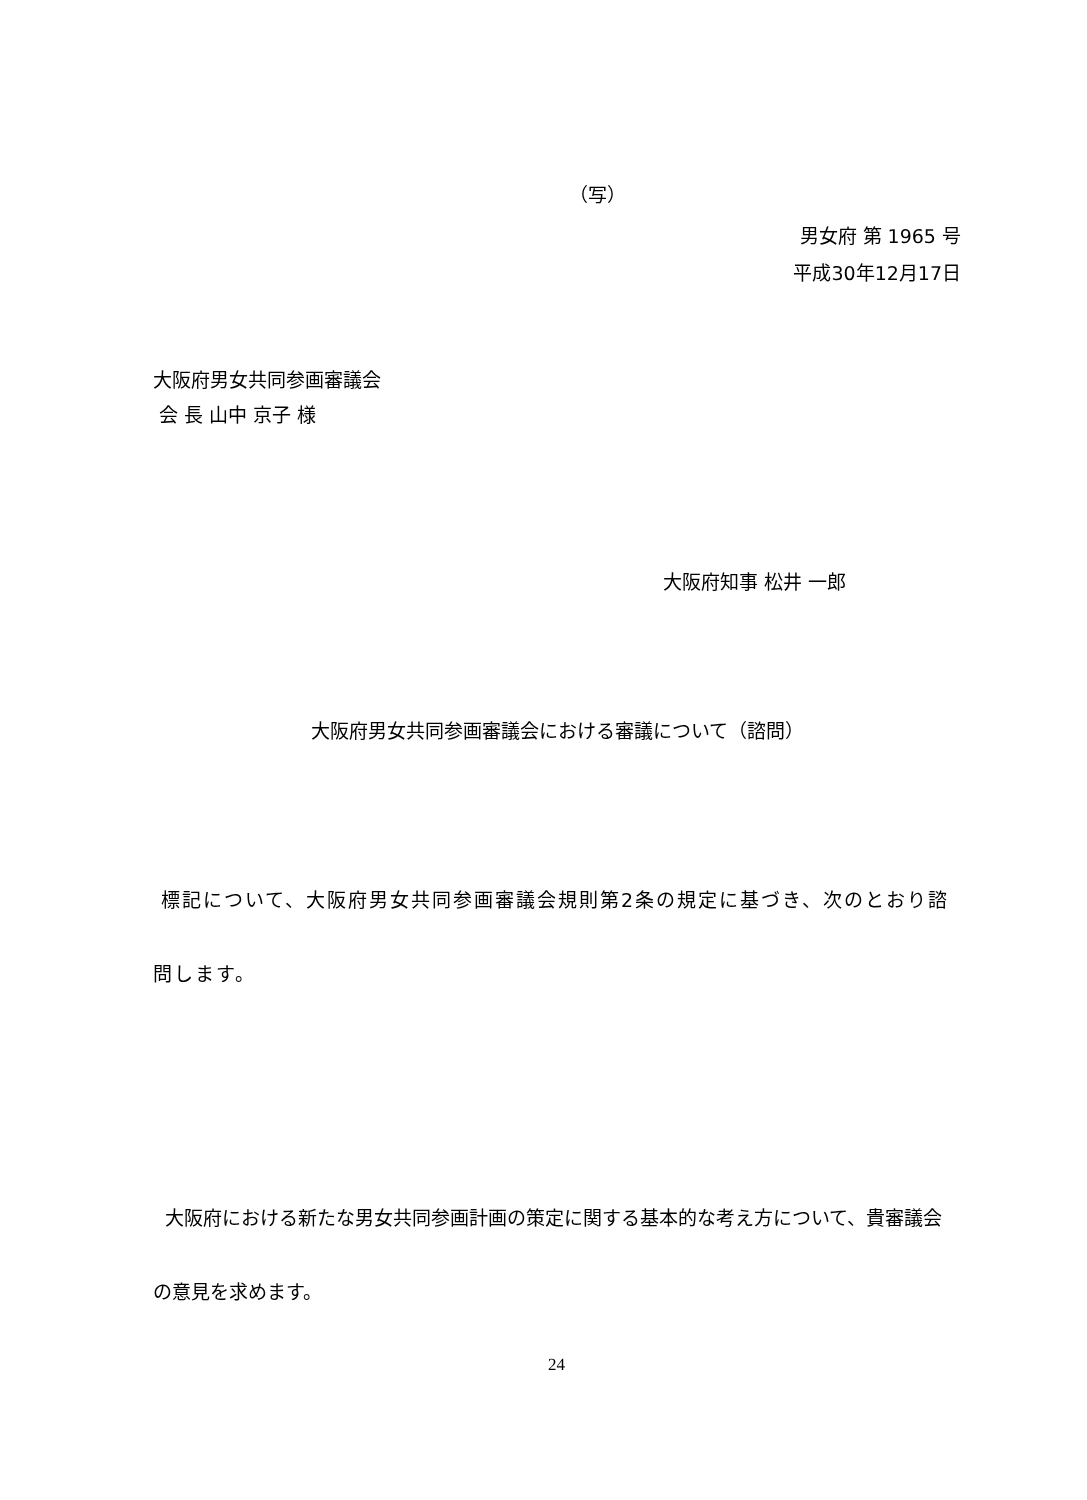（写）
男女府 第 1965 号
平成30年12月17日
大阪府男女共同参画審議会
会 長 山中 京子 様
大阪府知事 松井 一郎
大阪府男女共同参画審議会における審議について（諮問）
標記について、大阪府男女共同参画審議会規則第2条の規定に基づき、次のとおり諮問します。
大阪府における新たな男女共同参画計画の策定に関する基本的な考え方について、貴審議会の意見を求めます。
24